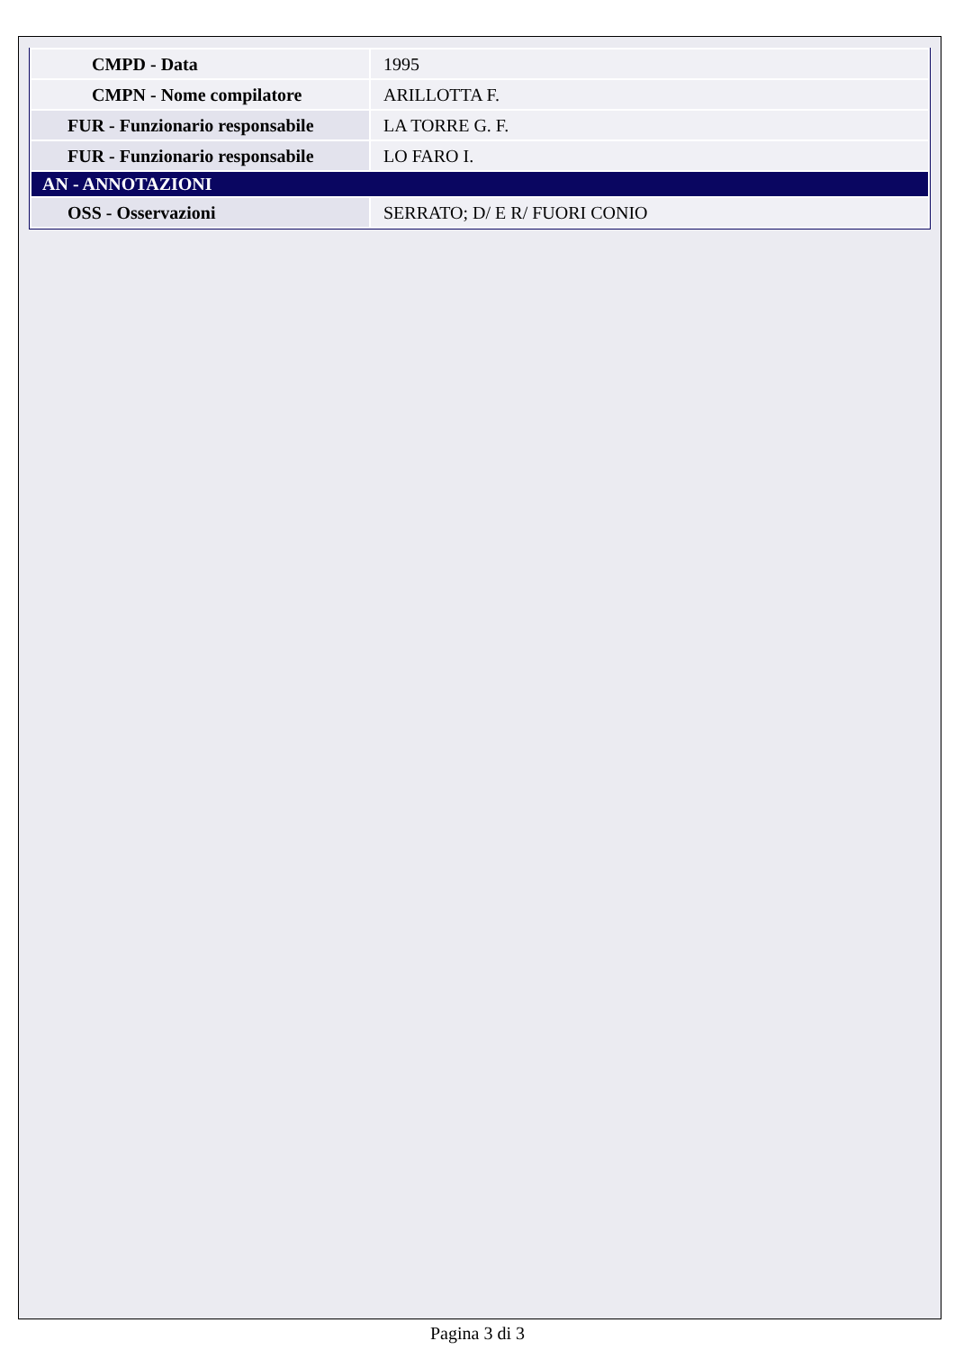| CMPD - Data | 1995 |
| CMPN - Nome compilatore | ARILLOTTA F. |
| FUR - Funzionario responsabile | LA TORRE G. F. |
| FUR - Funzionario responsabile | LO FARO I. |
| AN - ANNOTAZIONI | |
| OSS - Osservazioni | SERRATO; D/ E R/ FUORI CONIO |
Pagina 3 di 3